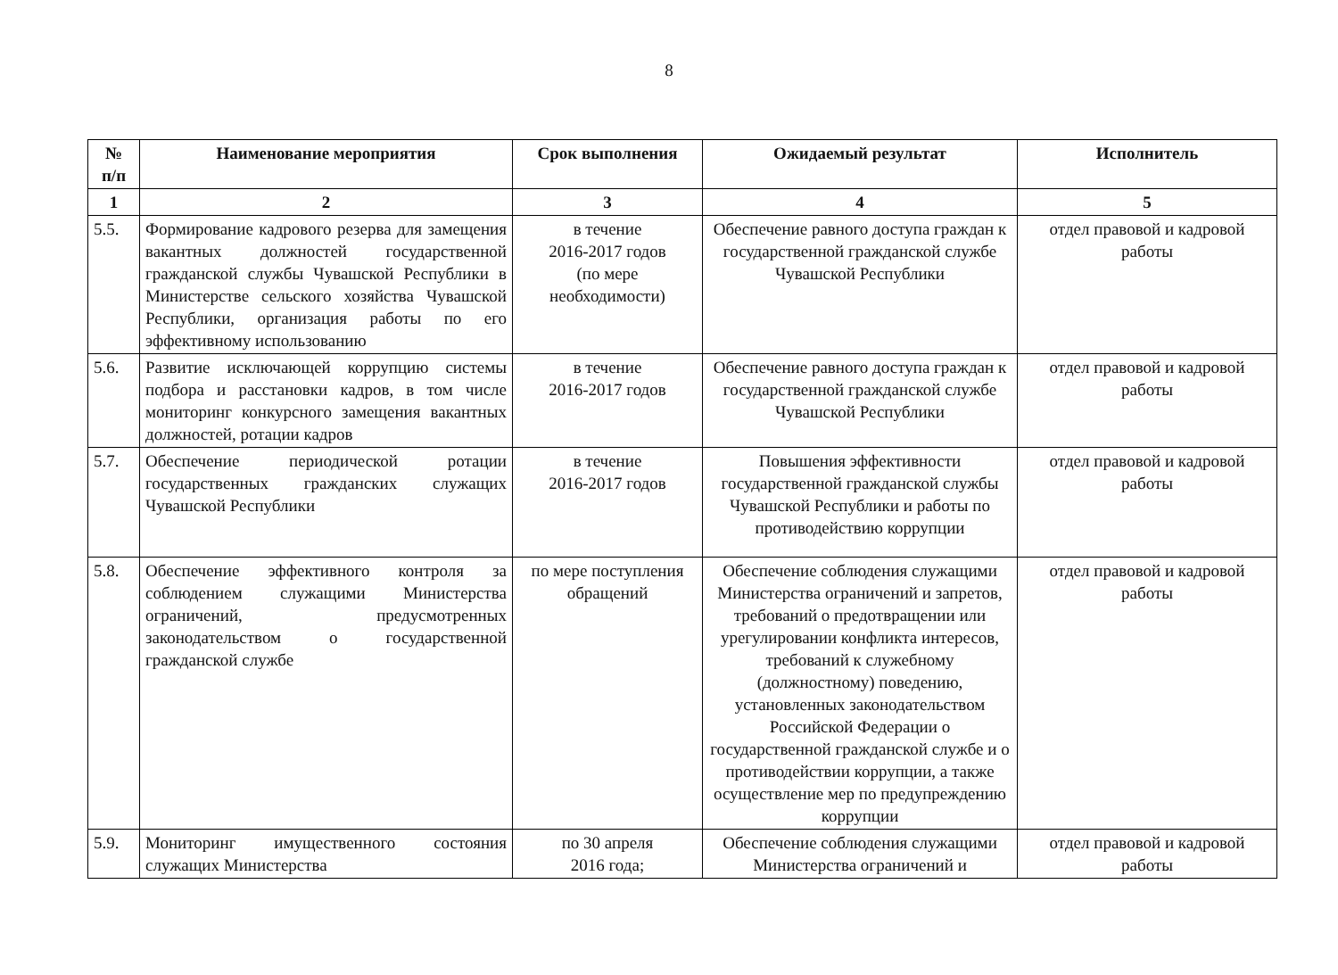8
| № п/п | Наименование мероприятия | Срок выполнения | Ожидаемый результат | Исполнитель |
| --- | --- | --- | --- | --- |
| 1 | 2 | 3 | 4 | 5 |
| 5.5. | Формирование кадрового резерва для замещения вакантных должностей государственной гражданской службы Чувашской Республики в Министерстве сельского хозяйства Чувашской Республики, организация работы по его эффективному использованию | в течение 2016-2017 годов (по мере необходимости) | Обеспечение равного доступа граждан к государственной гражданской службе Чувашской Республики | отдел правовой и кадровой работы |
| 5.6. | Развитие исключающей коррупцию системы подбора и расстановки кадров, в том числе мониторинг конкурсного замещения вакантных должностей, ротации кадров | в течение 2016-2017 годов | Обеспечение равного доступа граждан к государственной гражданской службе Чувашской Республики | отдел правовой и кадровой работы |
| 5.7. | Обеспечение периодической ротации государственных гражданских служащих Чувашской Республики | в течение 2016-2017 годов | Повышения эффективности государственной гражданской службы Чувашской Республики и работы по противодействию коррупции | отдел правовой и кадровой работы |
| 5.8. | Обеспечение эффективного контроля за соблюдением служащими Министерства ограничений, предусмотренных законодательством о государственной гражданской службе | по мере поступления обращений | Обеспечение соблюдения служащими Министерства ограничений и запретов, требований о предотвращении или урегулировании конфликта интересов, требований к служебному (должностному) поведению, установленных законодательством Российской Федерации о государственной гражданской службе и о противодействии коррупции, а также осуществление мер по предупреждению коррупции | отдел правовой и кадровой работы |
| 5.9. | Мониторинг имущественного состояния служащих Министерства | по 30 апреля 2016 года; | Обеспечение соблюдения служащими Министерства ограничений и | отдел правовой и кадровой работы |